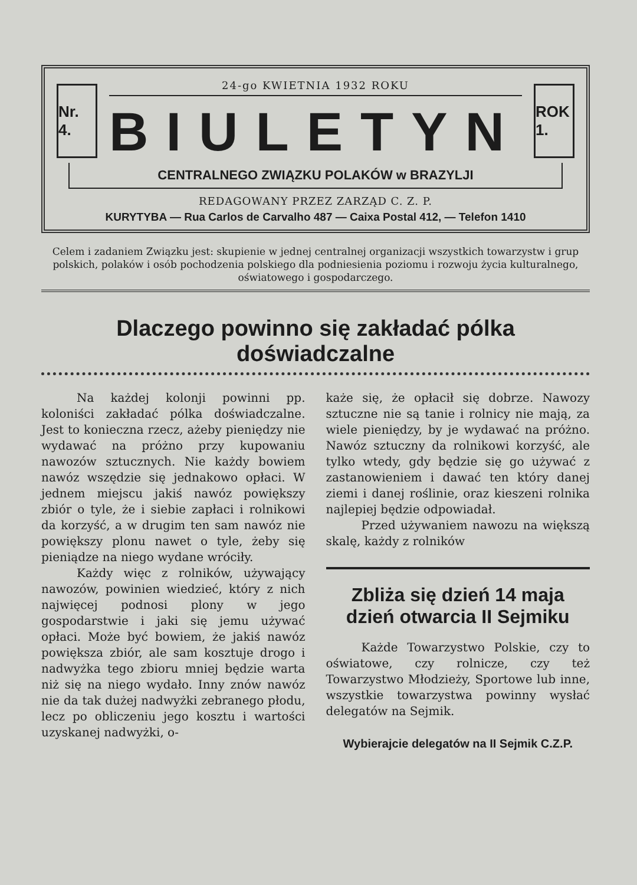Nr. 4.
24-go KWIETNIA 1932 ROKU
BIULETYN
ROK 1.
CENTRALNEGO ZWIĄZKU POLAKÓW w BRAZYLJI
REDAGOWANY PRZEZ ZARZĄD C. Z. P.
KURYTYBA — Rua Carlos de Carvalho 487 — Caixa Postal 412, — Telefon 1410
Celem i zadaniem Związku jest: skupienie w jednej centralnej organizacji wszystkich towarzystw i grup polskich, polaków i osób pochodzenia polskiego dla podniesienia poziomu i rozwoju życia kulturalnego, oświatowego i gospodarczego.
Dlaczego powinno się zakładać pólka doświadczalne
Na każdej kolonji powinni pp. koloniści zakładać pólka doświadczalne. Jest to konieczna rzecz, ażeby pieniędzy nie wydawać na próżno przy kupowaniu nawozów sztucznych. Nie każdy bowiem nawóz wszędzie się jednakowo opłaci. W jednem miejscu jakiś nawóz powiększy zbiór o tyle, że i siebie zapłaci i rolnikowi da korzyść, a w drugim ten sam nawóz nie powiększy plonu nawet o tyle, żeby się pieniądze na niego wydane wróciły.
Każdy więc z rolników, używający nawozów, powinien wiedzieć, który z nich najwięcej podnosi plony w jego gospodarstwie i jaki się jemu używać opłaci. Może być bowiem, że jakiś nawóz powiększa zbiór, ale sam kosztuje drogo i nadwyżka tego zbioru mniej będzie warta niż się na niego wydało. Inny znów nawóz nie da tak dużej nadwyżki zebranego płodu, lecz po obliczeniu jego kosztu i wartości uzyskanej nadwyżki, o-
każe się, że opłacił się dobrze. Nawozy sztuczne nie są tanie i rolnicy nie mają, za wiele pieniędzy, by je wydawać na próżno. Nawóz sztuczny da rolnikowi korzyść, ale tylko wtedy, gdy będzie się go używać z zastanowieniem i dawać ten który danej ziemi i danej roślinie, oraz kieszeni rolnika najlepiej będzie odpowiadał.
Przed używaniem nawozu na większą skalę, każdy z rolników
Zbliża się dzień 14 maja dzień otwarcia II Sejmiku
Każde Towarzystwo Polskie, czy to oświatowe, czy rolnicze, czy też Towarzystwo Młodzieży, Sportowe lub inne, wszystkie towarzystwa powinny wysłać delegatów na Sejmik.
Wybierajcie delegatów na II Sejmik C.Z.P.